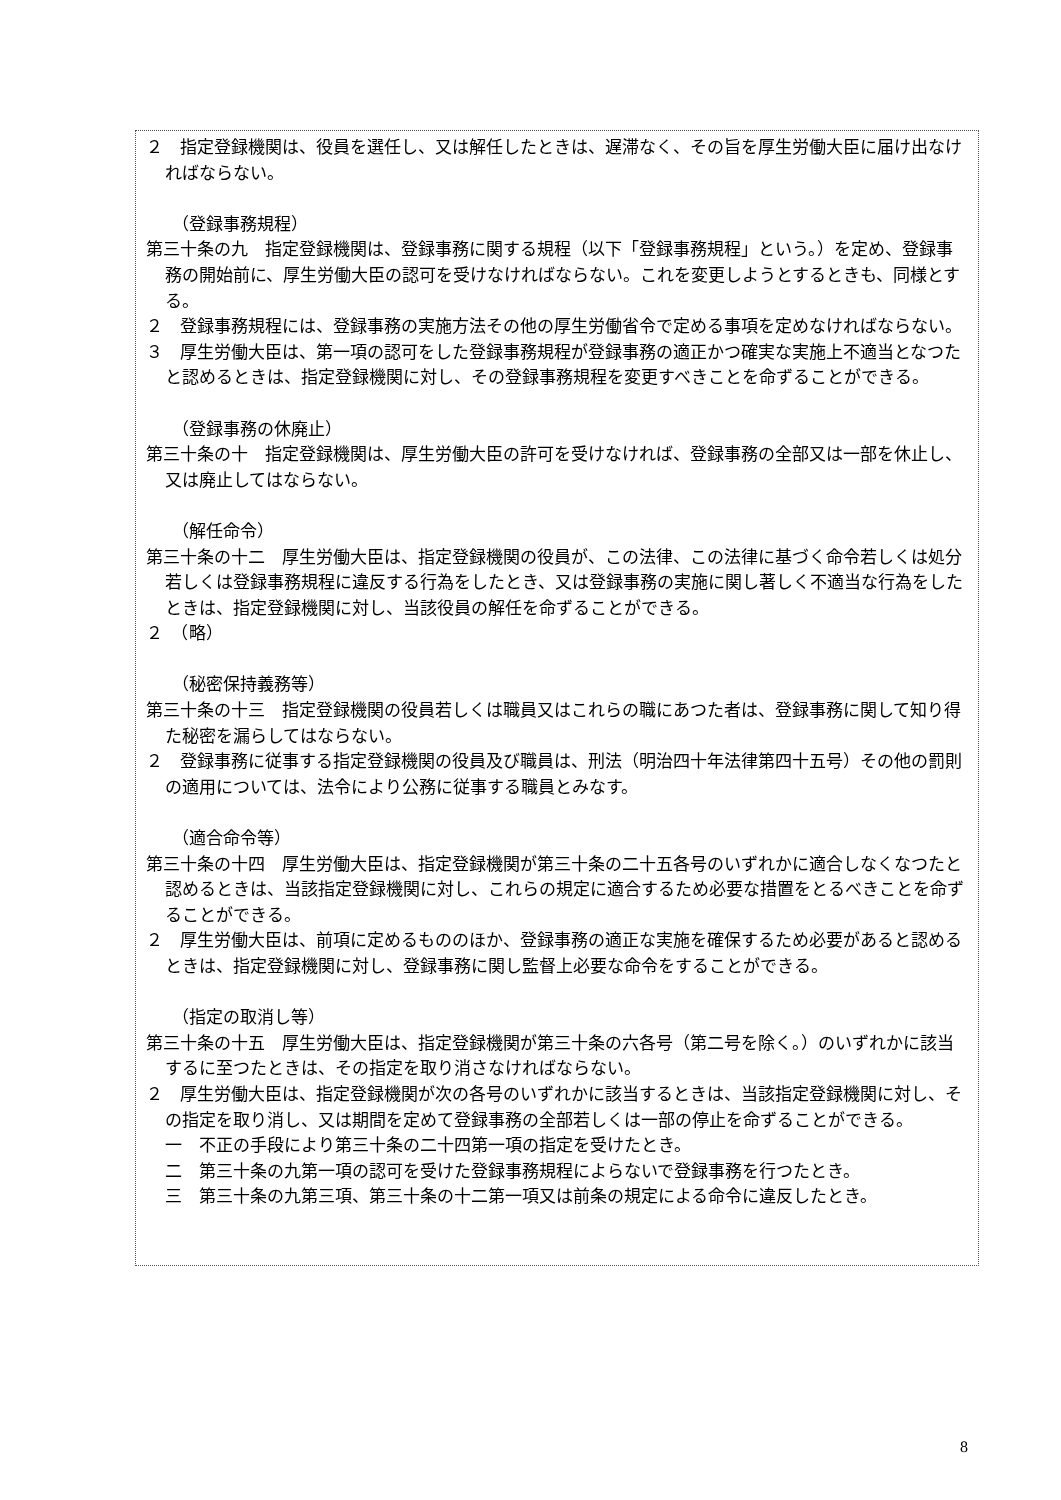２　指定登録機関は、役員を選任し、又は解任したときは、遅滞なく、その旨を厚生労働大臣に届け出なければならない。
（登録事務規程）
第三十条の九　指定登録機関は、登録事務に関する規程（以下「登録事務規程」という。）を定め、登録事務の開始前に、厚生労働大臣の認可を受けなければならない。これを変更しようとするときも、同様とする。
２　登録事務規程には、登録事務の実施方法その他の厚生労働省令で定める事項を定めなければならない。
３　厚生労働大臣は、第一項の認可をした登録事務規程が登録事務の適正かつ確実な実施上不適当となつたと認めるときは、指定登録機関に対し、その登録事務規程を変更すべきことを命ずることができる。
（登録事務の休廃止）
第三十条の十　指定登録機関は、厚生労働大臣の許可を受けなければ、登録事務の全部又は一部を休止し、又は廃止してはならない。
（解任命令）
第三十条の十二　厚生労働大臣は、指定登録機関の役員が、この法律、この法律に基づく命令若しくは処分若しくは登録事務規程に違反する行為をしたとき、又は登録事務の実施に関し著しく不適当な行為をしたときは、指定登録機関に対し、当該役員の解任を命ずることができる。
２　（略）
（秘密保持義務等）
第三十条の十三　指定登録機関の役員若しくは職員又はこれらの職にあつた者は、登録事務に関して知り得た秘密を漏らしてはならない。
２　登録事務に従事する指定登録機関の役員及び職員は、刑法（明治四十年法律第四十五号）その他の罰則の適用については、法令により公務に従事する職員とみなす。
（適合命令等）
第三十条の十四　厚生労働大臣は、指定登録機関が第三十条の二十五各号のいずれかに適合しなくなつたと認めるときは、当該指定登録機関に対し、これらの規定に適合するため必要な措置をとるべきことを命ずることができる。
２　厚生労働大臣は、前項に定めるもののほか、登録事務の適正な実施を確保するため必要があると認めるときは、指定登録機関に対し、登録事務に関し監督上必要な命令をすることができる。
（指定の取消し等）
第三十条の十五　厚生労働大臣は、指定登録機関が第三十条の六各号（第二号を除く。）のいずれかに該当するに至つたときは、その指定を取り消さなければならない。
２　厚生労働大臣は、指定登録機関が次の各号のいずれかに該当するときは、当該指定登録機関に対し、その指定を取り消し、又は期間を定めて登録事務の全部若しくは一部の停止を命ずることができる。
一　不正の手段により第三十条の二十四第一項の指定を受けたとき。
二　第三十条の九第一項の認可を受けた登録事務規程によらないで登録事務を行つたとき。
三　第三十条の九第三項、第三十条の十二第一項又は前条の規定による命令に違反したとき。
8